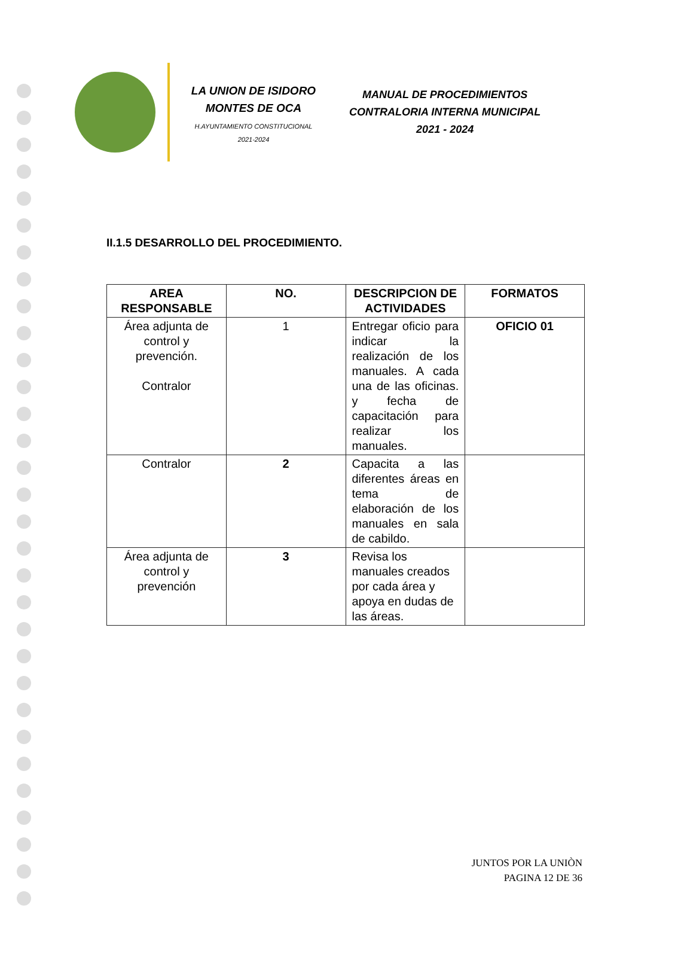LA UNION DE ISIDORO MONTES DE OCA
H.AYUNTAMIENTO CONSTITUCIONAL
2021-2024
MANUAL DE PROCEDIMIENTOS
CONTRALORIA INTERNA MUNICIPAL
2021 - 2024
II.1.5 DESARROLLO DEL PROCEDIMIENTO.
| AREA RESPONSABLE | NO. | DESCRIPCION DE ACTIVIDADES | FORMATOS |
| --- | --- | --- | --- |
| Área adjunta de control y prevención. Contralor | 1 | Entregar oficio para indicar la realización de los manuales. A cada una de las oficinas. y fecha de capacitación para realizar los manuales. | OFICIO 01 |
| Contralor | 2 | Capacita a las diferentes áreas en tema de elaboración de los manuales en sala de cabildo. | |
| Área adjunta de control y prevención | 3 | Revisa los manuales creados por cada área y apoya en dudas de las áreas. | |
JUNTOS POR LA UNIÒN
PAGINA 12 DE 36